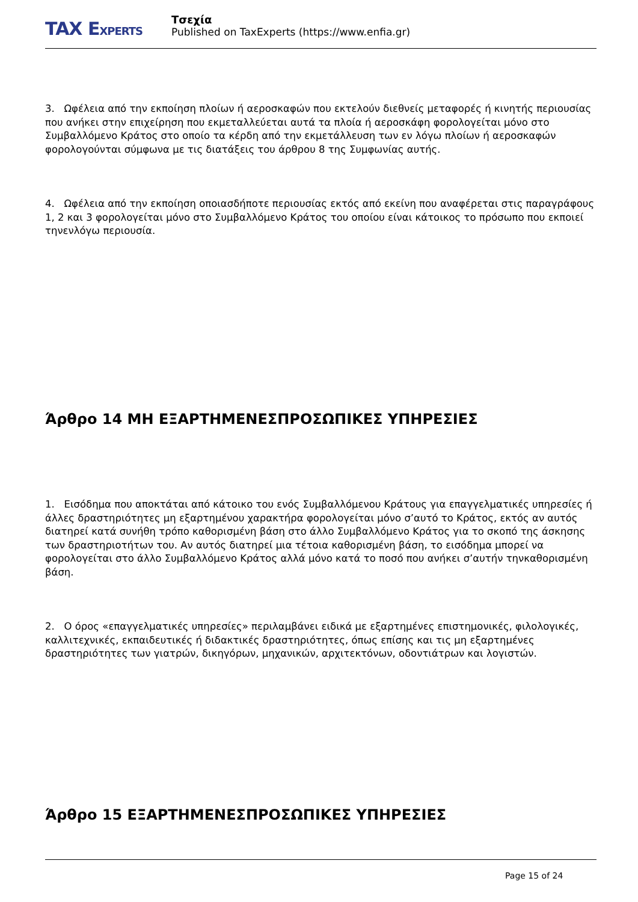TAX EXPERTS
Τσεχία
Published on TaxExperts (https://www.enfia.gr)
3. Ωφέλεια από την εκποίηση πλοίων ή αεροσκαφών που εκτελούν διεθνείς μεταφορές ή κινητής περιουσίας που ανήκει στην επιχείρηση που εκμεταλλεύεται αυτά τα πλοία ή αεροσκάφη φορολογείται μόνο στο Συμβαλλόμενο Κράτος στο οποίο τα κέρδη από την εκμετάλλευση των εν λόγω πλοίων ή αεροσκαφών φορολογούνται σύμφωνα με τις διατάξεις του άρθρου 8 της Συμφωνίας αυτής.
4. Ωφέλεια από την εκποίηση οποιασδήποτε περιουσίας εκτός από εκείνη που αναφέρεται στις παραγράφους 1, 2 και 3 φορολογείται μόνο στο Συμβαλλόμενο Κράτος του οποίου είναι κάτοικος το πρόσωπο που εκποιεί τηνενλόγω περιουσία.
Άρθρο 14 ΜΗ ΕΞΑΡΤΗΜΕΝΕΣΠΡΟΣΩΠΙΚΕΣ ΥΠΗΡΕΣΙΕΣ
1. Εισόδημα που αποκτάται από κάτοικο του ενός Συμβαλλόμενου Κράτους για επαγγελματικές υπηρεσίες ή άλλες δραστηριότητες μη εξαρτημένου χαρακτήρα φορολογείται μόνο σ’αυτό το Κράτος, εκτός αν αυτός διατηρεί κατά συνήθη τρόπο καθορισμένη βάση στο άλλο Συμβαλλόμενο Κράτος για το σκοπό της άσκησης των δραστηριοτήτων του. Αν αυτός διατηρεί μια τέτοια καθορισμένη βάση, το εισόδημα μπορεί να φορολογείται στο άλλο Συμβαλλόμενο Κράτος αλλά μόνο κατά το ποσό που ανήκει σ’αυτήν τηνκαθορισμένη βάση.
2. Ο όρος «επαγγελματικές υπηρεσίες» περιλαμβάνει ειδικά με εξαρτημένες επιστημονικές, φιλολογικές, καλλιτεχνικές, εκπαιδευτικές ή διδακτικές δραστηριότητες, όπως επίσης και τις μη εξαρτημένες δραστηριότητες των γιατρών, δικηγόρων, μηχανικών, αρχιτεκτόνων, οδοντιάτρων και λογιστών.
Άρθρο 15 ΕΞΑΡΤΗΜΕΝΕΣΠΡΟΣΩΠΙΚΕΣ ΥΠΗΡΕΣΙΕΣ
Page 15 of 24